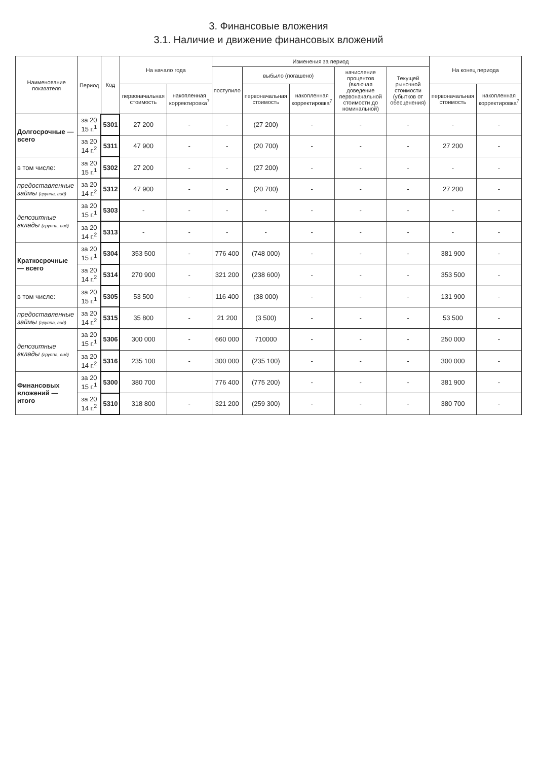3. Финансовые вложения
3.1. Наличие и движение финансовых вложений
| Наименование показателя | Период | Код | На начало года | | Изменения за период | | | | | На конец периода | |
| --- | --- | --- | --- | --- | --- | --- | --- | --- | --- | --- | --- |
| | | | | | поступило | выбыло (погашено) | | начисление процентов (включая доведение первоначальной стоимости до номинальной) | Текущей рыночной стоимости (убытков от обесценения) | | |
| | | | первоначальная стоимость | накопленная корректировка<sup>7</sup> | | первоначальная стоимость | накопленная корректировка<sup>7</sup> | | | первоначальная стоимость | накопленная корректировка<sup>7</sup> |
| Долгосрочные — всего | за 20 15 г.<sup>1</sup> | 5301 | 27 200 | - | - | (27 200) | - | - | - | - | - |
| | за 20 14 г.<sup>2</sup> | 5311 | 47 900 | - | - | (20 700) | - | - | - | 27 200 | - |
| в том числе: | за 20 15 г.<sup>1</sup> | 5302 | 27 200 | - | - | (27 200) | - | - | - | - | - |
| предоставленные займы (группа, вид) | за 20 14 г.<sup>2</sup> | 5312 | 47 900 | - | - | (20 700) | - | - | - | 27 200 | - |
| депозитные вклады (группа, вид) | за 20 15 г.<sup>1</sup> | 5303 | - | - | - | - | - | - | - | - | - |
| | за 20 14 г.<sup>2</sup> | 5313 | - | - | - | - | - | - | - | - | - |
| Краткосрочные — всего | за 20 15 г.<sup>1</sup> | 5304 | 353 500 | - | 776 400 | (748 000) | - | - | - | 381 900 | - |
| | за 20 14 г.<sup>2</sup> | 5314 | 270 900 | - | 321 200 | (238 600) | - | - | - | 353 500 | - |
| в том числе: | за 20 15 г.<sup>1</sup> | 5305 | 53 500 | - | 116 400 | (38 000) | - | - | - | 131 900 | - |
| предоставленные займы (группа, вид) | за 20 14 г.<sup>2</sup> | 5315 | 35 800 | - | 21 200 | (3 500) | - | - | - | 53 500 | - |
| депозитные вклады (группа, вид) | за 20 15 г.<sup>1</sup> | 5306 | 300 000 | - | 660 000 | 710000 | - | - | - | 250 000 | - |
| | за 20 14 г.<sup>2</sup> | 5316 | 235 100 | - | 300 000 | (235 100) | - | - | - | 300 000 | - |
| Финансовых вложений — итого | за 20 15 г.<sup>1</sup> | 5300 | 380 700 | | 776 400 | (775 200) | - | - | - | 381 900 | - |
| | за 20 14 г.<sup>2</sup> | 5310 | 318 800 | - | 321 200 | (259 300) | - | - | - | 380 700 | - |